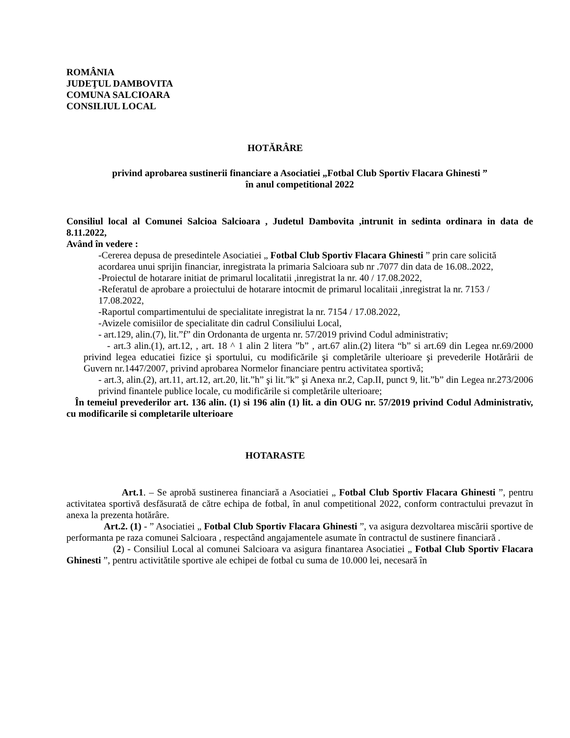ROMÂNIA
JUDEŢUL DAMBOVITA
COMUNA SALCIOARA
CONSILIUL LOCAL
HOTĂRÂRE
privind aprobarea sustinerii financiare a Asociatiei „Fotbal Club Sportiv Flacara Ghinesti ”
în anul competitional 2022
Consiliul local al Comunei Salcioa Salcioara , Judetul Dambovita ,intrunit in sedinta ordinara in data de 8.11.2022,
Având în vedere :
-Cererea depusa de presedintele Asociatiei „ Fotbal Club Sportiv Flacara Ghinesti ” prin care solicită acordarea unui sprijin financiar, inregistrata la primaria Salcioara sub nr .7077 din data de 16.08..2022,
-Proiectul de hotarare initiat de primarul localitatii ,inregistrat la nr. 40 / 17.08.2022,
-Referatul de aprobare a proiectului de hotarare intocmit de primarul localitaii ,inregistrat la nr. 7153 / 17.08.2022,
-Raportul compartimentului de specialitate inregistrat la nr. 7154 / 17.08.2022,
-Avizele comisiilor de specialitate din cadrul Consiliului Local,
- art.129, alin.(7), lit.”f” din Ordonanta de urgenta nr. 57/2019 privind Codul administrativ;
- art.3 alin.(1), art.12, , art. 18 ^ 1 alin 2 litera ”b” , art.67 alin.(2) litera “b” si art.69 din Legea nr.69/2000 privind legea educatiei fizice şi sportului, cu modificările şi completările ulterioare şi prevederile Hotărârii de Guvern nr.1447/2007, privind aprobarea Normelor financiare pentru activitatea sportivă;
- art.3, alin.(2), art.11, art.12, art.20, lit.”h” şi lit.”k” şi Anexa nr.2, Cap.II, punct 9, lit.”b” din Legea nr.273/2006 privind finantele publice locale, cu modificările si completările ulterioare;
În temeiul prevederilor art. 136 alin. (1) si 196 alin (1) lit. a din OUG nr. 57/2019 privind Codul Administrativ, cu modificarile si completarile ulterioare
HOTARASTE
Art.1. – Se aprobă sustinerea financiară a Asociatiei „ Fotbal Club Sportiv Flacara Ghinesti ”, pentru activitatea sportivă desfăsurată de către echipa de fotbal, în anul competitional 2022, conform contractului prevazut în anexa la prezenta hotărâre.
Art.2. (1) - ” Asociatiei „ Fotbal Club Sportiv Flacara Ghinesti ”, va asigura dezvoltarea miscării sportive de performanta pe raza comunei Salcioara , respectând angajamentele asumate în contractul de sustinere financiară .
(2) - Consiliul Local al comunei Salcioara va asigura finantarea Asociatiei „ Fotbal Club Sportiv Flacara Ghinesti ”, pentru activitătile sportive ale echipei de fotbal cu suma de 10.000 lei, necesară în